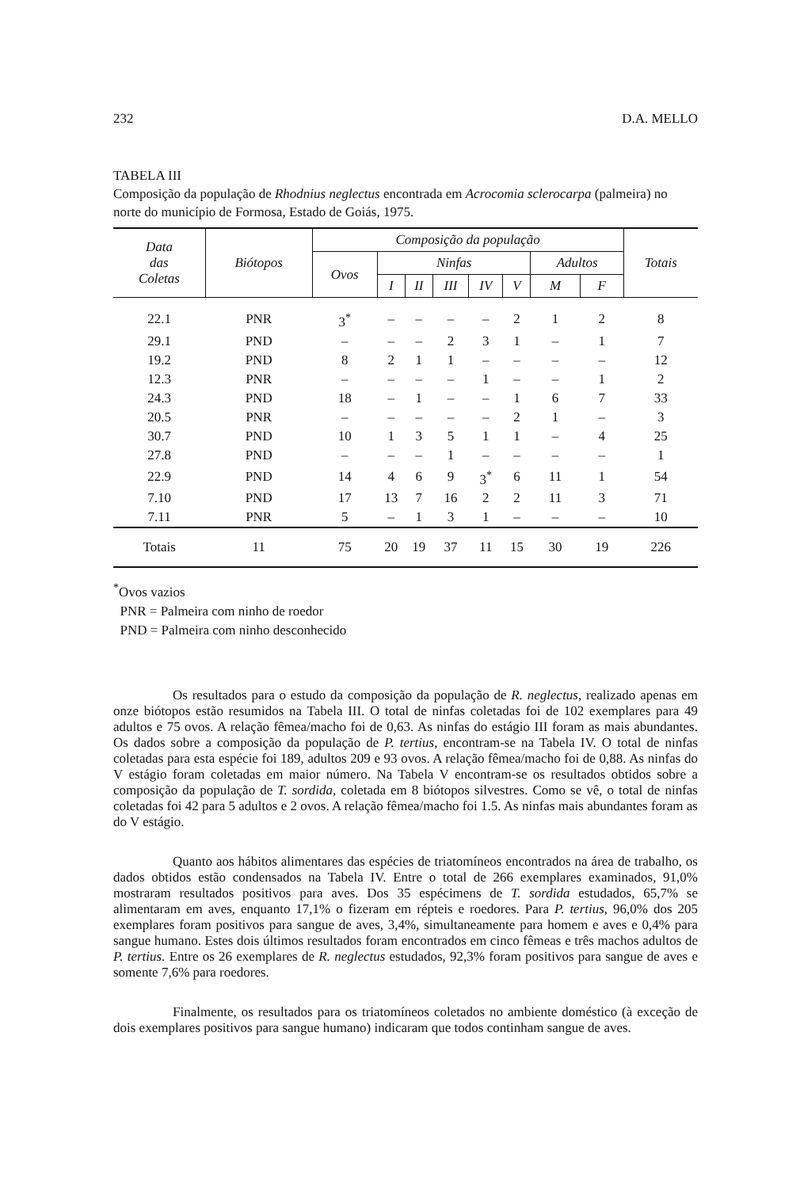232 D.A. MELLO
TABELA III
Composição da população de Rhodnius neglectus encontrada em Acrocomia sclerocarpa (palmeira) no norte do município de Formosa, Estado de Goiás, 1975.
| Data das Coletas | Biótopos | Composição da população | | | | | | | | Totais |
| --- | --- | --- | --- | --- | --- | --- | --- | --- | --- | --- |
| | | Ovos | Ninfas | | | | | Adultos | | |
| | | | I | II | III | IV | V | M | F | |
| 22.1 | PNR | 3<sup>*</sup> | – | – | – | – | 2 | 1 | 2 | 8 |
| 29.1 | PND | – | – | – | 2 | 3 | 1 | – | 1 | 7 |
| 19.2 | PND | 8 | 2 | 1 | 1 | – | – | – | – | 12 |
| 12.3 | PNR | – | – | – | – | 1 | – | – | 1 | 2 |
| 24.3 | PND | 18 | – | 1 | – | – | 1 | 6 | 7 | 33 |
| 20.5 | PNR | – | – | – | – | – | 2 | 1 | – | 3 |
| 30.7 | PND | 10 | 1 | 3 | 5 | 1 | 1 | – | 4 | 25 |
| 27.8 | PND | – | – | – | 1 | – | – | – | – | 1 |
| 22.9 | PND | 14 | 4 | 6 | 9 | 3<sup>*</sup> | 6 | 11 | 1 | 54 |
| 7.10 | PND | 17 | 13 | 7 | 16 | 2 | 2 | 11 | 3 | 71 |
| 7.11 | PNR | 5 | – | 1 | 3 | 1 | – | – | – | 10 |
| Totais | 11 | 75 | 20 | 19 | 37 | 11 | 15 | 30 | 19 | 226 |
<sup>*</sup> Ovos vazios
PNR = Palmeira com ninho de roedor
PND = Palmeira com ninho desconhecido
Os resultados para o estudo da composição da população de R. neglectus, realizado apenas em onze biótopos estão resumidos na Tabela III. O total de ninfas coletadas foi de 102 exemplares para 49 adultos e 75 ovos. A relação fêmea/macho foi de 0,63. As ninfas do estágio III foram as mais abundantes. Os dados sobre a composição da população de P. tertius, encontram-se na Tabela IV. O total de ninfas coletadas para esta espécie foi 189, adultos 209 e 93 ovos. A relação fêmea/macho foi de 0,88. As ninfas do V estágio foram coletadas em maior número. Na Tabela V encontram-se os resultados obtidos sobre a composição da população de T. sordida, coletada em 8 biótopos silvestres. Como se vê, o total de ninfas coletadas foi 42 para 5 adultos e 2 ovos. A relação fêmea/macho foi 1.5. As ninfas mais abundantes foram as do V estágio.
Quanto aos hábitos alimentares das espécies de triatomíneos encontrados na área de trabalho, os dados obtidos estão condensados na Tabela IV. Entre o total de 266 exemplares examinados, 91,0% mostraram resultados positivos para aves. Dos 35 espécimens de T. sordida estudados, 65,7% se alimentaram em aves, enquanto 17,1% o fizeram em répteis e roedores. Para P. tertius, 96,0% dos 205 exemplares foram positivos para sangue de aves, 3,4%, simultaneamente para homem e aves e 0,4% para sangue humano. Estes dois últimos resultados foram encontrados em cinco fêmeas e três machos adultos de P. tertius. Entre os 26 exemplares de R. neglectus estudados, 92,3% foram positivos para sangue de aves e somente 7,6% para roedores.
Finalmente, os resultados para os triatomíneos coletados no ambiente doméstico (à exceção de dois exemplares positivos para sangue humano) indicaram que todos continham sangue de aves.